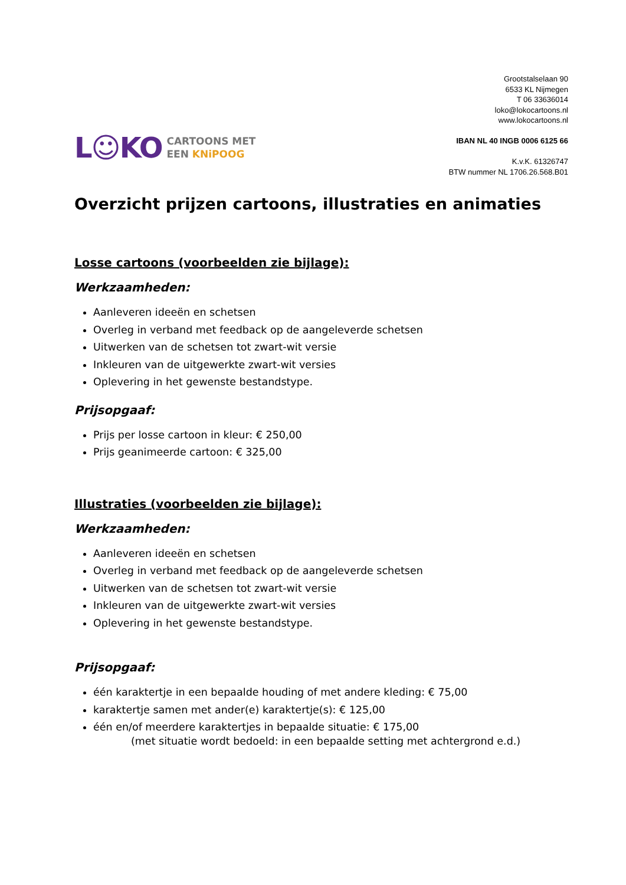L☺KO
CARTOONS MET
EEN KNiPOOG
Grootstalselaan 90
6533 KL Nijmegen
T 06 33636014
loko@lokocartoons.nl
www.lokocartoons.nl
IBAN NL 40 INGB 0006 6125 66
K.v.K. 61326747
BTW nummer NL 1706.26.568.B01
Overzicht prijzen cartoons, illustraties en animaties
Losse cartoons (voorbeelden zie bijlage):
Werkzaamheden:
Aanleveren ideeën en schetsen
Overleg in verband met feedback op de aangeleverde schetsen
Uitwerken van de schetsen tot zwart-wit versie
Inkleuren van de uitgewerkte zwart-wit versies
Oplevering in het gewenste bestandstype.
Prijsopgaaf:
Prijs per losse cartoon in kleur: € 250,00
Prijs geanimeerde cartoon: € 325,00
Illustraties (voorbeelden zie bijlage):
Werkzaamheden:
Aanleveren ideeën en schetsen
Overleg in verband met feedback op de aangeleverde schetsen
Uitwerken van de schetsen tot zwart-wit versie
Inkleuren van de uitgewerkte zwart-wit versies
Oplevering in het gewenste bestandstype.
Prijsopgaaf:
één karaktertje in een bepaalde houding of met andere kleding: € 75,00
karaktertje samen met ander(e) karaktertje(s): € 125,00
één en/of meerdere karaktertjes in bepaalde situatie: € 175,00
(met situatie wordt bedoeld: in een bepaalde setting met achtergrond e.d.)